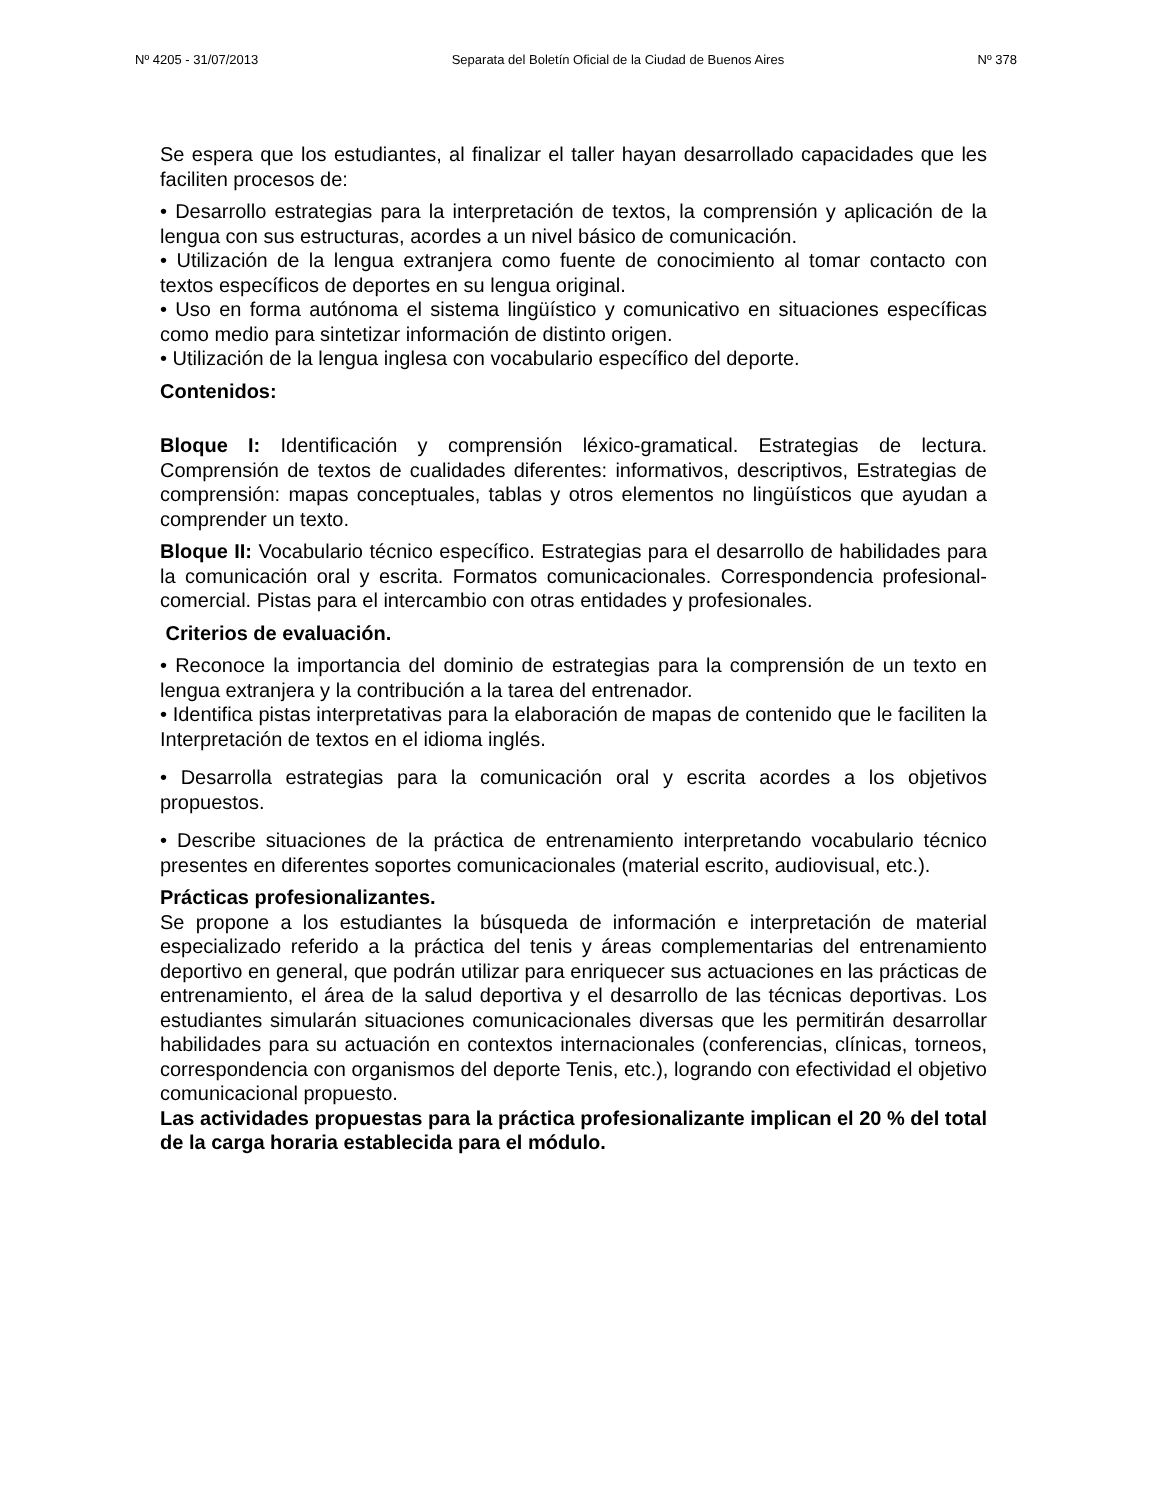Nº 4205 - 31/07/2013 Separata del Boletín Oficial de la Ciudad de Buenos Aires Nº 378
Se espera que los estudiantes, al finalizar el taller hayan desarrollado capacidades que les faciliten procesos de:
• Desarrollo estrategias para la interpretación de textos, la comprensión y aplicación de la lengua con sus estructuras, acordes a un nivel básico de comunicación.
• Utilización de la lengua extranjera como fuente de conocimiento al tomar contacto con textos específicos de deportes en su lengua original.
• Uso en forma autónoma el sistema lingüístico y comunicativo en situaciones específicas como medio para sintetizar información de distinto origen.
• Utilización de la lengua inglesa con vocabulario específico del deporte.
Contenidos:
Bloque I: Identificación y comprensión léxico-gramatical. Estrategias de lectura. Comprensión de textos de cualidades diferentes: informativos, descriptivos, Estrategias de comprensión: mapas conceptuales, tablas y otros elementos no lingüísticos que ayudan a comprender un texto.
Bloque II: Vocabulario técnico específico. Estrategias para el desarrollo de habilidades para la comunicación oral y escrita. Formatos comunicacionales. Correspondencia profesional-comercial. Pistas para el intercambio con otras entidades y profesionales.
Criterios de evaluación.
• Reconoce la importancia del dominio de estrategias para la comprensión de un texto en lengua extranjera y la contribución a la tarea del entrenador.
• Identifica pistas interpretativas para la elaboración de mapas de contenido que le faciliten la Interpretación de textos en el idioma inglés.
• Desarrolla estrategias para la comunicación oral y escrita acordes a los objetivos propuestos.
• Describe situaciones de la práctica de entrenamiento interpretando vocabulario técnico presentes en diferentes soportes comunicacionales (material escrito, audiovisual, etc.).
Prácticas profesionalizantes.
Se propone a los estudiantes la búsqueda de información e interpretación de material especializado referido a la práctica del tenis y áreas complementarias del entrenamiento deportivo en general, que podrán utilizar para enriquecer sus actuaciones en las prácticas de entrenamiento, el área de la salud deportiva y el desarrollo de las técnicas deportivas. Los estudiantes simularán situaciones comunicacionales diversas que les permitirán desarrollar habilidades para su actuación en contextos internacionales (conferencias, clínicas, torneos, correspondencia con organismos del deporte Tenis, etc.), logrando con efectividad el objetivo comunicacional propuesto.
Las actividades propuestas para la práctica profesionalizante implican el 20 % del total de la carga horaria establecida para el módulo.